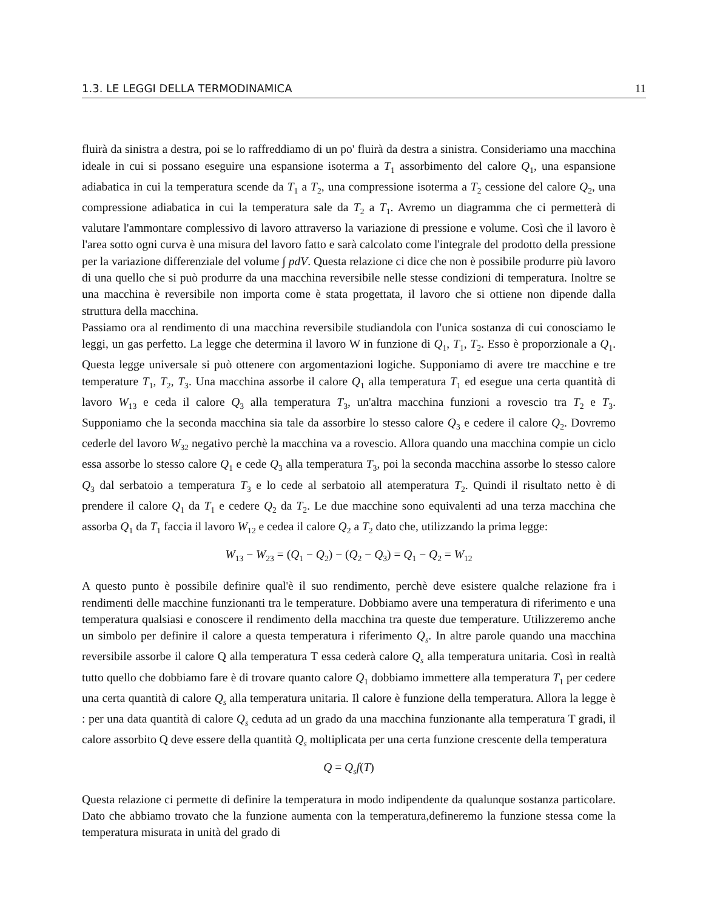1.3. LE LEGGI DELLA TERMODINAMICA 11
fluirà da sinistra a destra, poi se lo raffreddiamo di un po' fluirà da destra a sinistra. Consideriamo una macchina ideale in cui si possano eseguire una espansione isoterma a T<sub>1</sub> assorbimento del calore Q<sub>1</sub>, una espansione adiabatica in cui la temperatura scende da T<sub>1</sub> a T<sub>2</sub>, una compressione isoterma a T<sub>2</sub> cessione del calore Q<sub>2</sub>, una compressione adiabatica in cui la temperatura sale da T<sub>2</sub> a T<sub>1</sub>. Avremo un diagramma che ci permetterà di valutare l'ammontare complessivo di lavoro attraverso la variazione di pressione e volume. Così che il lavoro è l'area sotto ogni curva è una misura del lavoro fatto e sarà calcolato come l'integrale del prodotto della pressione per la variazione differenziale del volume ∫ pdV. Questa relazione ci dice che non è possibile produrre più lavoro di una quello che si può produrre da una macchina reversibile nelle stesse condizioni di temperatura. Inoltre se una macchina è reversibile non importa come è stata progettata, il lavoro che si ottiene non dipende dalla struttura della macchina.
Passiamo ora al rendimento di una macchina reversibile studiandola con l'unica sostanza di cui conosciamo le leggi, un gas perfetto. La legge che determina il lavoro W in funzione di Q<sub>1</sub>, T<sub>1</sub>, T<sub>2</sub>. Esso è proporzionale a Q<sub>1</sub>. Questa legge universale si può ottenere con argomentazioni logiche. Supponiamo di avere tre macchine e tre temperature T<sub>1</sub>, T<sub>2</sub>, T<sub>3</sub>. Una macchina assorbe il calore Q<sub>1</sub> alla temperatura T<sub>1</sub> ed esegue una certa quantità di lavoro W<sub>13</sub> e ceda il calore Q<sub>3</sub> alla temperatura T<sub>3</sub>, un'altra macchina funzioni a rovescio tra T<sub>2</sub> e T<sub>3</sub>. Supponiamo che la seconda macchina sia tale da assorbire lo stesso calore Q<sub>3</sub> e cedere il calore Q<sub>2</sub>. Dovremo cederle del lavoro W<sub>32</sub> negativo perchè la macchina va a rovescio. Allora quando una macchina compie un ciclo essa assorbe lo stesso calore Q<sub>1</sub> e cede Q<sub>3</sub> alla temperatura T<sub>3</sub>, poi la seconda macchina assorbe lo stesso calore Q<sub>3</sub> dal serbatoio a temperatura T<sub>3</sub> e lo cede al serbatoio all atemperatura T<sub>2</sub>. Quindi il risultato netto è di prendere il calore Q<sub>1</sub> da T<sub>1</sub> e cedere Q<sub>2</sub> da T<sub>2</sub>. Le due macchine sono equivalenti ad una terza macchina che assorba Q<sub>1</sub> da T<sub>1</sub> faccia il lavoro W<sub>12</sub> e cedea il calore Q<sub>2</sub> a T<sub>2</sub> dato che, utilizzando la prima legge:
W<sub>13</sub> − W<sub>23</sub> = (Q<sub>1</sub> − Q<sub>2</sub>) − (Q<sub>2</sub> − Q<sub>3</sub>) = Q<sub>1</sub> − Q<sub>2</sub> = W<sub>12</sub>
A questo punto è possibile definire qual'è il suo rendimento, perchè deve esistere qualche relazione fra i rendimenti delle macchine funzionanti tra le temperature. Dobbiamo avere una temperatura di riferimento e una temperatura qualsiasi e conoscere il rendimento della macchina tra queste due temperature. Utilizzeremo anche un simbolo per definire il calore a questa temperatura i riferimento Q<sub>s</sub>. In altre parole quando una macchina reversibile assorbe il calore Q alla temperatura T essa cederà calore Q<sub>s</sub> alla temperatura unitaria. Così in realtà tutto quello che dobbiamo fare è di trovare quanto calore Q<sub>1</sub> dobbiamo immettere alla temperatura T<sub>1</sub> per cedere una certa quantità di calore Q<sub>s</sub> alla temperatura unitaria. Il calore è funzione della temperatura. Allora la legge è : per una data quantità di calore Q<sub>s</sub> ceduta ad un grado da una macchina funzionante alla temperatura T gradi, il calore assorbito Q deve essere della quantità Q<sub>s</sub> moltiplicata per una certa funzione crescente della temperatura
Q = Q<sub>s</sub>f(T)
Questa relazione ci permette di definire la temperatura in modo indipendente da qualunque sostanza particolare. Dato che abbiamo trovato che la funzione aumenta con la temperatura,defineremo la funzione stessa come la temperatura misurata in unità del grado di